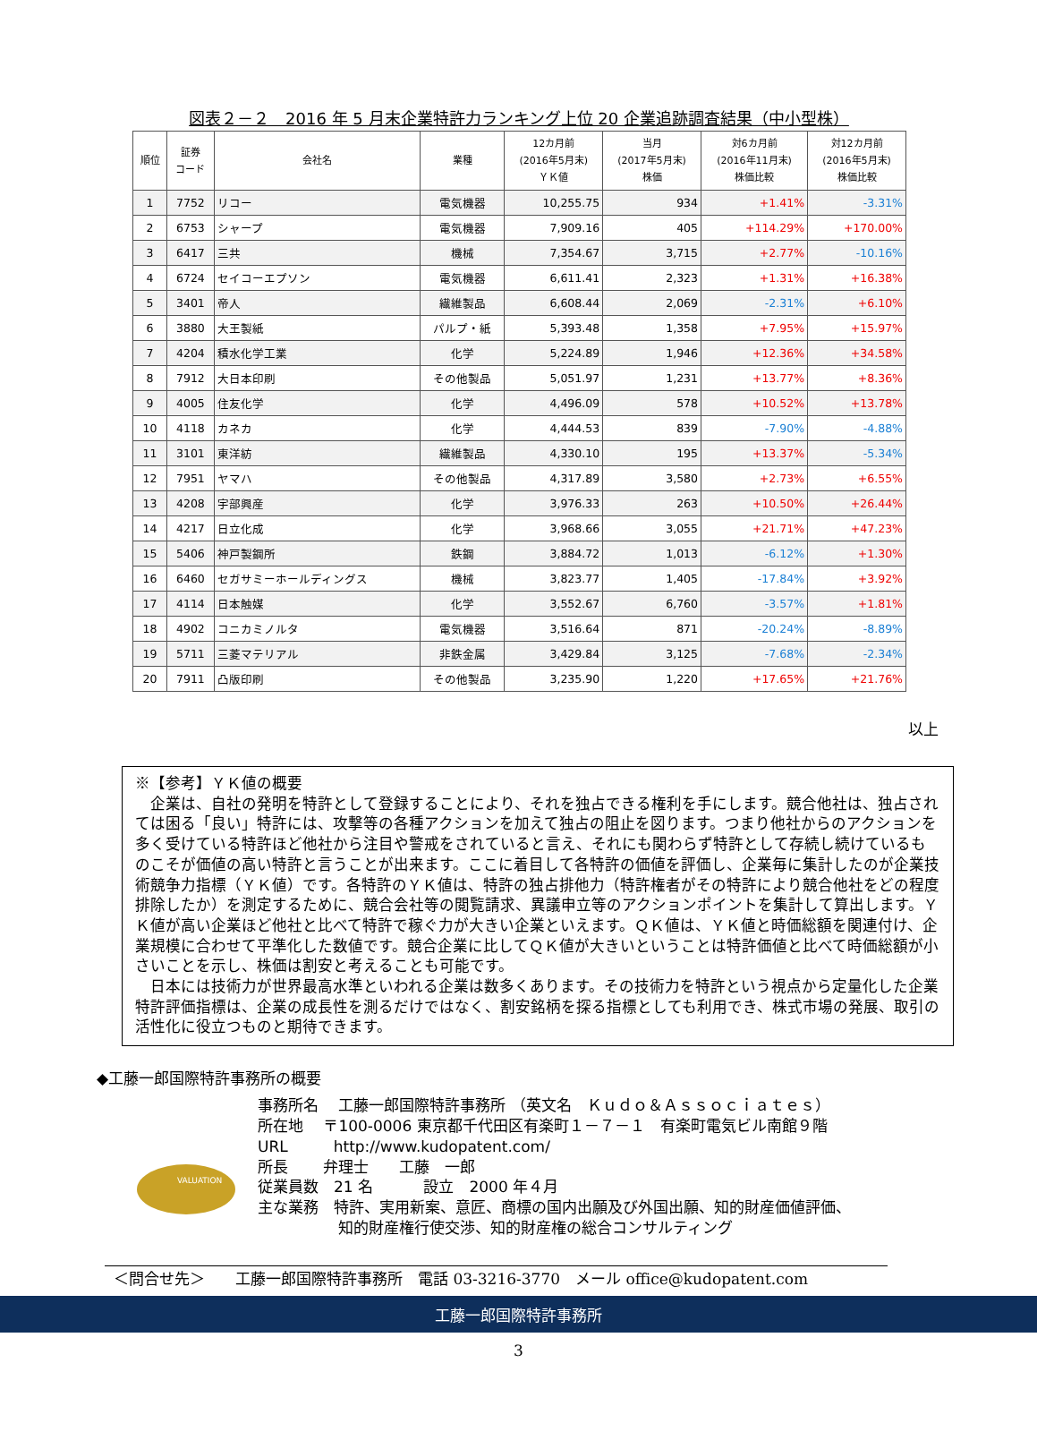図表２－２　2016 年 5 月末企業特許力ランキング上位 20 企業追跡調査結果（中小型株）
| 順位 | 証券 コード | 会社名 | 業種 | 12カ月前 (2016年5月末) ＹＫ値 | 当月 (2017年5月末) 株価 | 対6カ月前 (2016年11月末) 株価比較 | 対12カ月前 (2016年5月末) 株価比較 |
| --- | --- | --- | --- | --- | --- | --- | --- |
| 1 | 7752 | リコー | 電気機器 | 10,255.75 | 934 | +1.41% | -3.31% |
| 2 | 6753 | シャープ | 電気機器 | 7,909.16 | 405 | +114.29% | +170.00% |
| 3 | 6417 | 三共 | 機械 | 7,354.67 | 3,715 | +2.77% | -10.16% |
| 4 | 6724 | セイコーエプソン | 電気機器 | 6,611.41 | 2,323 | +1.31% | +16.38% |
| 5 | 3401 | 帝人 | 繊維製品 | 6,608.44 | 2,069 | -2.31% | +6.10% |
| 6 | 3880 | 大王製紙 | パルプ・紙 | 5,393.48 | 1,358 | +7.95% | +15.97% |
| 7 | 4204 | 積水化学工業 | 化学 | 5,224.89 | 1,946 | +12.36% | +34.58% |
| 8 | 7912 | 大日本印刷 | その他製品 | 5,051.97 | 1,231 | +13.77% | +8.36% |
| 9 | 4005 | 住友化学 | 化学 | 4,496.09 | 578 | +10.52% | +13.78% |
| 10 | 4118 | カネカ | 化学 | 4,444.53 | 839 | -7.90% | -4.88% |
| 11 | 3101 | 東洋紡 | 繊維製品 | 4,330.10 | 195 | +13.37% | -5.34% |
| 12 | 7951 | ヤマハ | その他製品 | 4,317.89 | 3,580 | +2.73% | +6.55% |
| 13 | 4208 | 宇部興産 | 化学 | 3,976.33 | 263 | +10.50% | +26.44% |
| 14 | 4217 | 日立化成 | 化学 | 3,968.66 | 3,055 | +21.71% | +47.23% |
| 15 | 5406 | 神戸製鋼所 | 鉄鋼 | 3,884.72 | 1,013 | -6.12% | +1.30% |
| 16 | 6460 | セガサミーホールディングス | 機械 | 3,823.77 | 1,405 | -17.84% | +3.92% |
| 17 | 4114 | 日本触媒 | 化学 | 3,552.67 | 6,760 | -3.57% | +1.81% |
| 18 | 4902 | コニカミノルタ | 電気機器 | 3,516.64 | 871 | -20.24% | -8.89% |
| 19 | 5711 | 三菱マテリアル | 非鉄金属 | 3,429.84 | 3,125 | -7.68% | -2.34% |
| 20 | 7911 | 凸版印刷 | その他製品 | 3,235.90 | 1,220 | +17.65% | +21.76% |
以上
※【参考】ＹＫ値の概要
　企業は、自社の発明を特許として登録することにより、それを独占できる権利を手にします。競合他社は、独占されては困る「良い」特許には、攻撃等の各種アクションを加えて独占の阻止を図ります。つまり他社からのアクションを多く受けている特許ほど他社から注目や警戒をされていると言え、それにも関わらず特許として存続し続けているものこそが価値の高い特許と言うことが出来ます。ここに着目して各特許の価値を評価し、企業毎に集計したのが企業技術競争力指標（ＹＫ値）です。各特許のＹＫ値は、特許の独占排他力（特許権者がその特許により競合他社をどの程度排除したか）を測定するために、競合会社等の閲覧請求、異議申立等のアクションポイントを集計して算出します。ＹＫ値が高い企業ほど他社と比べて特許で稼ぐ力が大きい企業といえます。ＱＫ値は、ＹＫ値と時価総額を関連付け、企業規模に合わせて平準化した数値です。競合企業に比してＱＫ値が大きいということは特許価値と比べて時価総額が小さいことを示し、株価は割安と考えることも可能です。
　日本には技術力が世界最高水準といわれる企業は数多くあります。その技術力を特許という視点から定量化した企業特許評価指標は、企業の成長性を測るだけではなく、割安銘柄を探る指標としても利用でき、株式市場の発展、取引の活性化に役立つものと期待できます。
◆工藤一郎国際特許事務所の概要
VALUATION
事務所名　 工藤一郎国際特許事務所 （英文名　Ｋｕｄｏ＆Ａｓｓｏｃｉａｔｅｓ）
所在地　 〒100-0006 東京都千代田区有楽町１－７－１　有楽町電気ビル南館９階
URL　　　http://www.kudopatent.com/
所長　　 弁理士　　工藤　一郎
従業員数　21 名　　　 設立　2000 年４月
主な業務　特許、実用新案、意匠、商標の国内出願及び外国出願、知的財産価値評価、
　　　　　 知的財産権行使交渉、知的財産権の総合コンサルティング
＜問合せ先＞　　工藤一郎国際特許事務所　電話 03-3216-3770　メール office@kudopatent.com
工藤一郎国際特許事務所
3